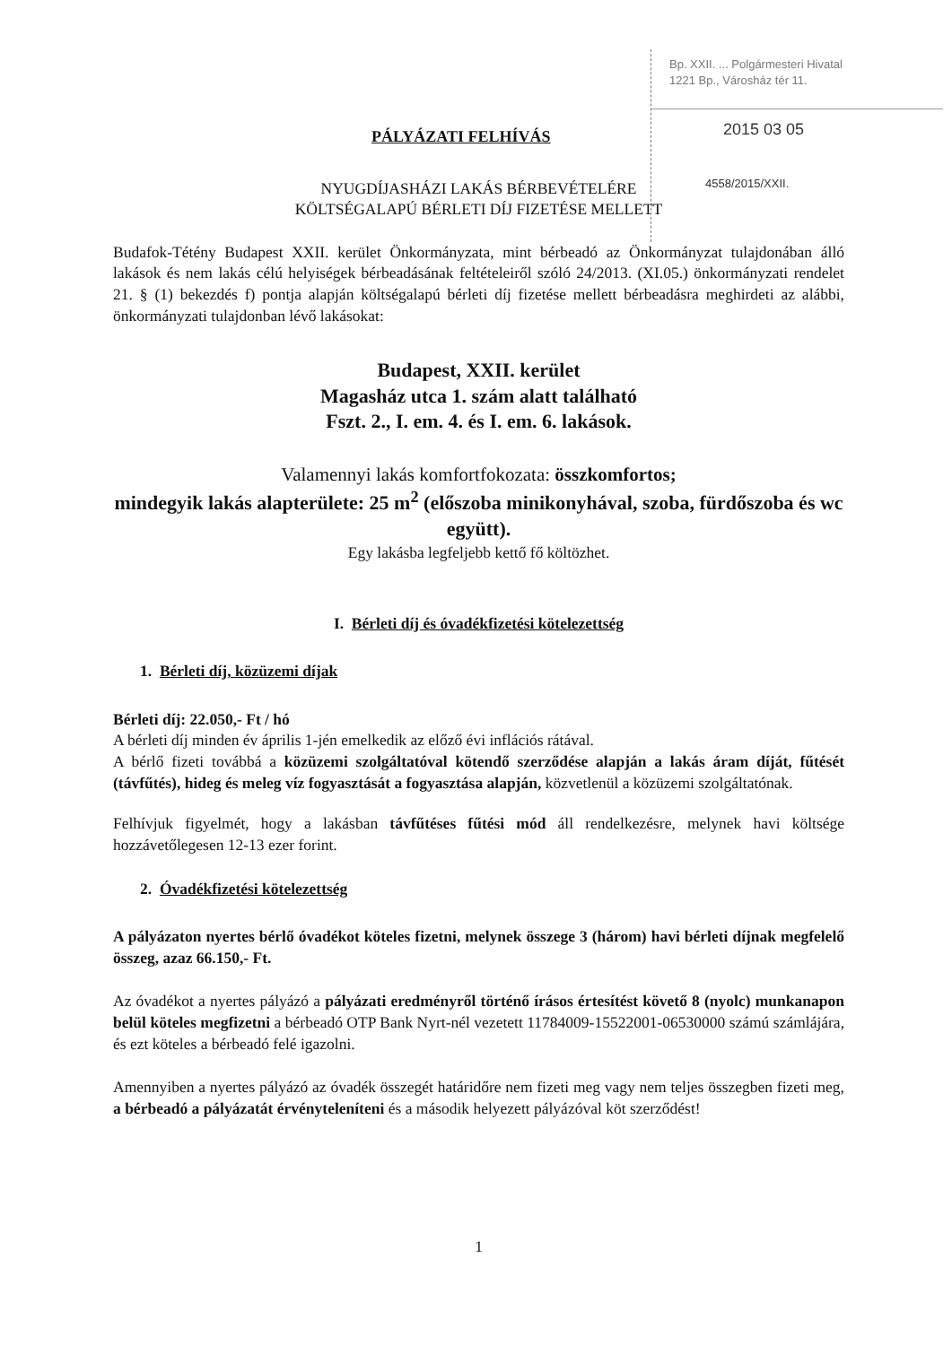Bp. XXII. ... Polgármesteri Hivatal
1221 Bp., Városház tér 11.
2015 03 05
4558/2015/XXII.
PÁLYÁZATI FELHÍVÁS
NYUGDÍJASHÁZI LAKÁS BÉRBEVÉTELÉRE
KÖLTSÉGALAPÚ BÉRLETI DÍJ FIZETÉSE MELLETT
Budafok-Tétény Budapest XXII. kerület Önkormányzata, mint bérbeadó az Önkormányzat tulajdonában álló lakások és nem lakás célú helyiségek bérbeadásának feltételeiről szóló 24/2013. (XI.05.) önkormányzati rendelet 21. § (1) bekezdés f) pontja alapján költségalapú bérleti díj fizetése mellett bérbeadásra meghirdeti az alábbi, önkormányzati tulajdonban lévő lakásokat:
Budapest, XXII. kerület
Magasház utca 1. szám alatt található
Fszt. 2., I. em. 4. és I. em. 6. lakások.
Valamennyi lakás komfortfokozata: összkomfortos;
mindegyik lakás alapterülete: 25 m<sup>2</sup> (előszoba minikonyhával, szoba, fürdőszoba és wc együtt).
Egy lakásba legfeljebb kettő fő költözhet.
I. Bérleti díj és óvadékfizetési kötelezettség
1. Bérleti díj, közüzemi díjak
Bérleti díj: 22.050,- Ft / hó
A bérleti díj minden év április 1-jén emelkedik az előző évi inflációs rátával.
A bérlő fizeti továbbá a közüzemi szolgáltatóval kötendő szerződése alapján a lakás áram díját, fűtését (távfűtés), hideg és meleg víz fogyasztását a fogyasztása alapján, közvetlenül a közüzemi szolgáltatónak.
Felhívjuk figyelmét, hogy a lakásban távfűtéses fűtési mód áll rendelkezésre, melynek havi költsége hozzávetőlegesen 12-13 ezer forint.
2. Óvadékfizetési kötelezettség
A pályázaton nyertes bérlő óvadékot köteles fizetni, melynek összege 3 (három) havi bérleti díjnak megfelelő összeg, azaz 66.150,- Ft.
Az óvadékot a nyertes pályázó a pályázati eredményről történő írásos értesítést követő 8 (nyolc) munkanapon belül köteles megfizetni a bérbeadó OTP Bank Nyrt-nél vezetett 11784009-15522001-06530000 számú számlájára, és ezt köteles a bérbeadó felé igazolni.
Amennyiben a nyertes pályázó az óvadék összegét határidőre nem fizeti meg vagy nem teljes összegben fizeti meg, a bérbeadó a pályázatát érvényteleníteni és a második helyezett pályázóval köt szerződést!
1